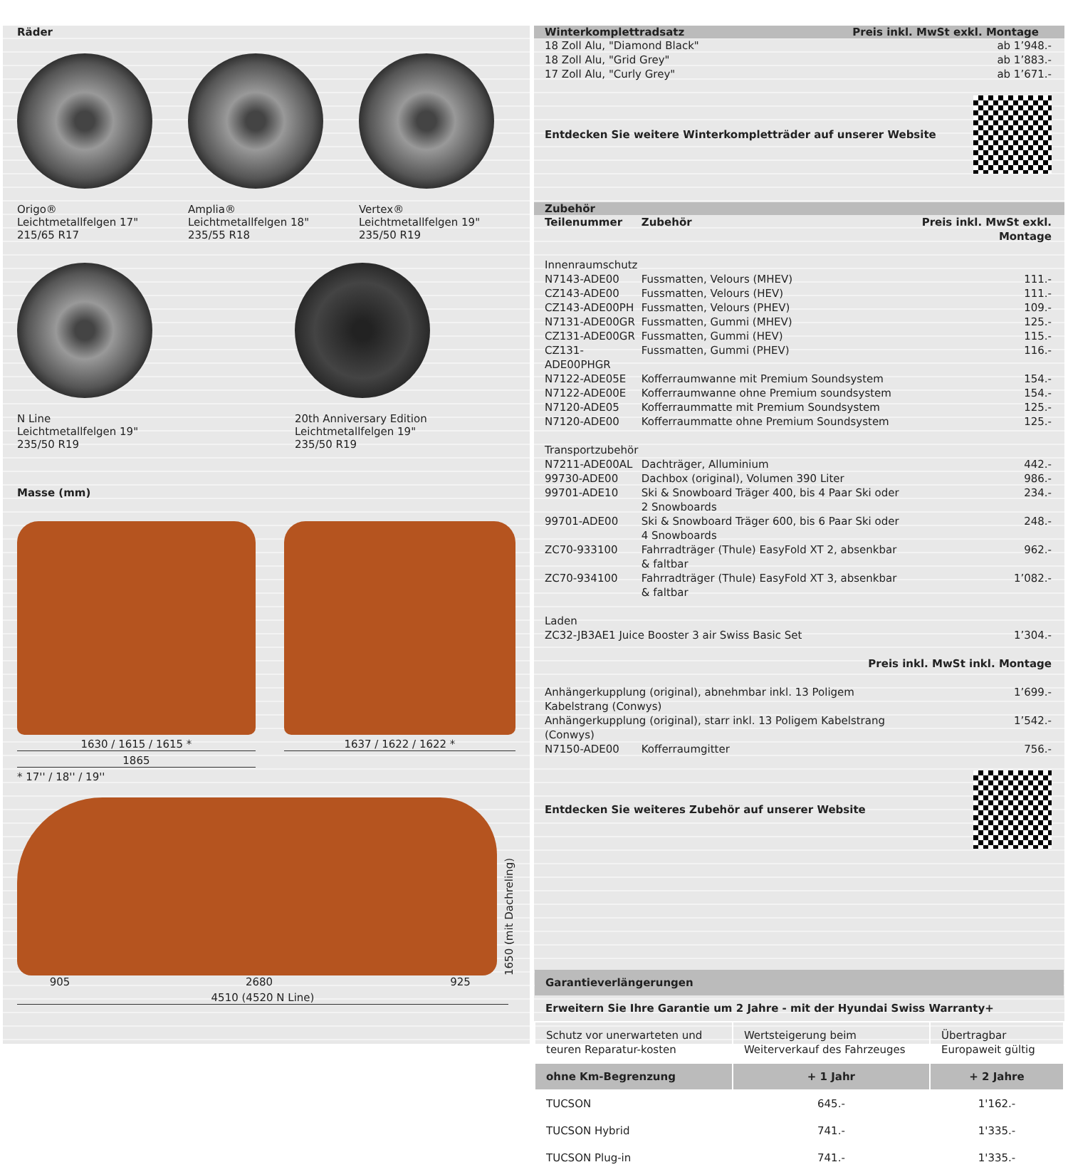Räder
Origo®
Leichtmetallfelgen 17"
215/65 R17
Amplia®
Leichtmetallfelgen 18"
235/55 R18
Vertex®
Leichtmetallfelgen 19"
235/50 R19
N Line
Leichtmetallfelgen 19"
235/50 R19
20th Anniversary Edition
Leichtmetallfelgen 19"
235/50 R19
Masse (mm)
1630 / 1615 / 1615 *
1865
1637 / 1622 / 1622 *
* 17'' / 18'' / 19''
1650 (mit Dachreling)
905 2680 925
4510 (4520 N Line)
Winterkomplettradsatz Preis inkl. MwSt exkl. Montage
| 18 Zoll Alu, "Diamond Black" | ab 1’948.- |
| 18 Zoll Alu, "Grid Grey" | ab 1’883.- |
| 17 Zoll Alu, "Curly Grey" | ab 1’671.- |
Entdecken Sie weitere Winterkompletträder auf unserer Website
Zubehör
| Teilenummer | Zubehör | Preis inkl. MwSt exkl. Montage |
| --- | --- | --- |
| Innenraumschutz | | |
| N7143-ADE00 | Fussmatten, Velours (MHEV) | 111.- |
| CZ143-ADE00 | Fussmatten, Velours (HEV) | 111.- |
| CZ143-ADE00PH | Fussmatten, Velours (PHEV) | 109.- |
| N7131-ADE00GR | Fussmatten, Gummi (MHEV) | 125.- |
| CZ131-ADE00GR | Fussmatten, Gummi (HEV) | 115.- |
| CZ131-ADE00PHGR | Fussmatten, Gummi (PHEV) | 116.- |
| N7122-ADE05E | Kofferraumwanne mit Premium Soundsystem | 154.- |
| N7122-ADE00E | Kofferraumwanne ohne Premium soundsystem | 154.- |
| N7120-ADE05 | Kofferraummatte mit Premium Soundsystem | 125.- |
| N7120-ADE00 | Kofferraummatte ohne Premium Soundsystem | 125.- |
| Transportzubehör | | |
| N7211-ADE00AL | Dachträger, Alluminium | 442.- |
| 99730-ADE00 | Dachbox (original), Volumen 390 Liter | 986.- |
| 99701-ADE10 | Ski & Snowboard Träger 400, bis 4 Paar Ski oder 2 Snowboards | 234.- |
| 99701-ADE00 | Ski & Snowboard Träger 600, bis 6 Paar Ski oder 4 Snowboards | 248.- |
| ZC70-933100 | Fahrradträger (Thule) EasyFold XT 2, absenkbar & faltbar | 962.- |
| ZC70-934100 | Fahrradträger (Thule) EasyFold XT 3, absenkbar & faltbar | 1’082.- |
| Laden | | |
| ZC32-JB3AE1 Juice Booster 3 air Swiss Basic Set | | 1’304.- |
| Preis inkl. MwSt inkl. Montage | | |
| Anhängerkupplung (original), abnehmbar inkl. 13 Poligem Kabelstrang (Conwys) | | 1’699.- |
| Anhängerkupplung (original), starr inkl. 13 Poligem Kabelstrang (Conwys) | | 1’542.- |
| N7150-ADE00 | Kofferraumgitter | 756.- |
Entdecken Sie weiteres Zubehör auf unserer Website
| Garantieverlängerungen | | |
| --- | --- | --- |
| Erweitern Sie Ihre Garantie um 2 Jahre - mit der Hyundai Swiss Warranty+ | | |
| Schutz vor unerwarteten und teuren Reparatur-kosten | Wertsteigerung beim Weiterverkauf des Fahrzeuges | Übertragbar Europaweit gültig |
| ohne Km-Begrenzung | + 1 Jahr | + 2 Jahre |
| TUCSON | 645.- | 1'162.- |
| TUCSON Hybrid | 741.- | 1'335.- |
| TUCSON Plug-in | 741.- | 1'335.- |